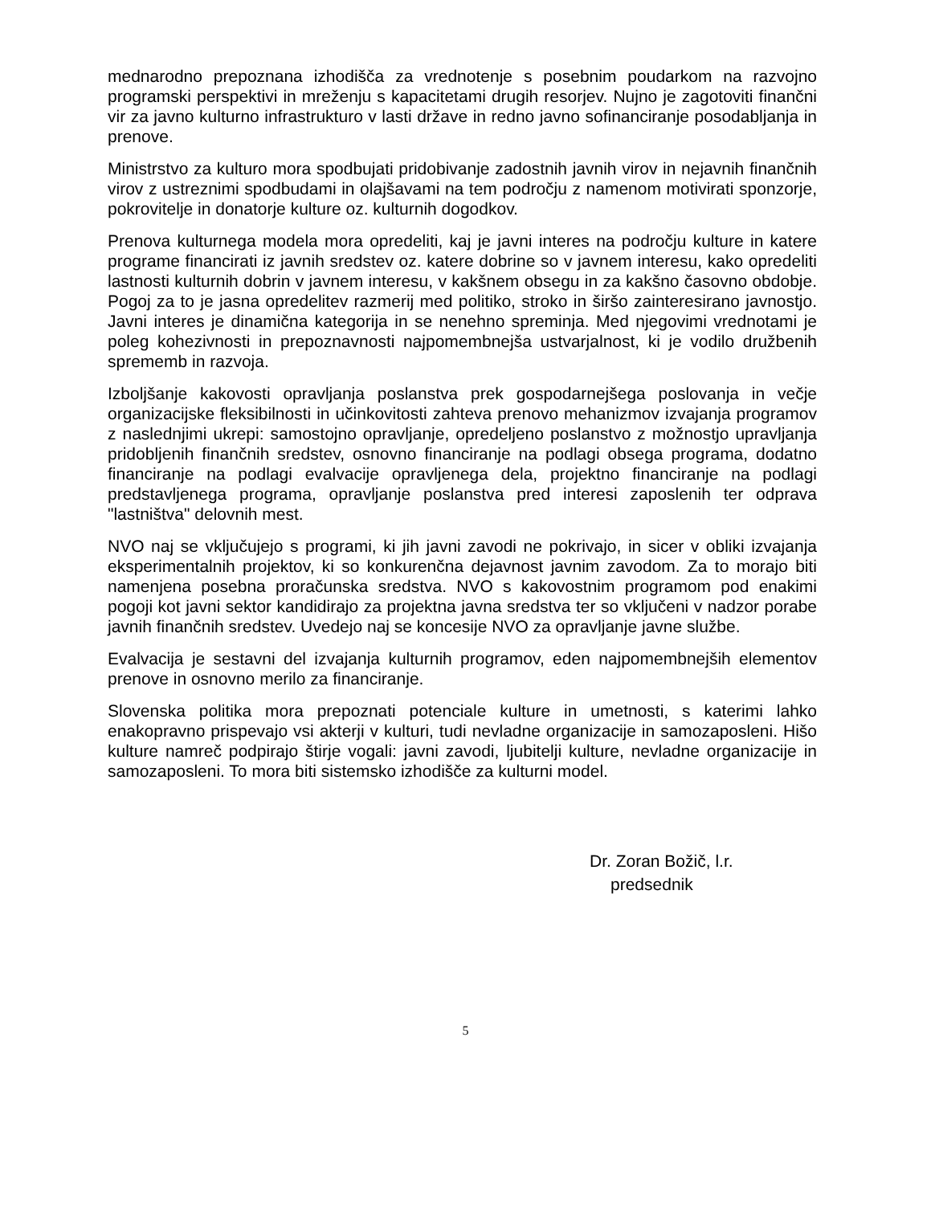mednarodno prepoznana izhodišča za vrednotenje s posebnim poudarkom na razvojno programski perspektivi in mreženju s kapacitetami drugih resorjev. Nujno je zagotoviti finančni vir za javno kulturno infrastrukturo v lasti države in redno javno sofinanciranje posodabljanja in prenove.
Ministrstvo za kulturo mora spodbujati pridobivanje zadostnih javnih virov in nejavnih finančnih virov z ustreznimi spodbudami in olajšavami na tem področju z namenom motivirati sponzorje, pokrovitelje in donatorje kulture oz. kulturnih dogodkov.
Prenova kulturnega modela mora opredeliti, kaj je javni interes na področju kulture in katere programe financirati iz javnih sredstev oz. katere dobrine so v javnem interesu, kako opredeliti lastnosti kulturnih dobrin v javnem interesu, v kakšnem obsegu in za kakšno časovno obdobje. Pogoj za to je jasna opredelitev razmerij med politiko, stroko in širšo zainteresirano javnostjo. Javni interes je dinamična kategorija in se nenehno spreminja. Med njegovimi vrednotami je poleg kohezivnosti in prepoznavnosti najpomembnejša ustvarjalnost, ki je vodilo družbenih sprememb in razvoja.
Izboljšanje kakovosti opravljanja poslanstva prek gospodarnejšega poslovanja in večje organizacijske fleksibilnosti in učinkovitosti zahteva prenovo mehanizmov izvajanja programov z naslednjimi ukrepi: samostojno opravljanje, opredeljeno poslanstvo z možnostjo upravljanja pridobljenih finančnih sredstev, osnovno financiranje na podlagi obsega programa, dodatno financiranje na podlagi evalvacije opravljenega dela, projektno financiranje na podlagi predstavljenega programa, opravljanje poslanstva pred interesi zaposlenih ter odprava "lastništva" delovnih mest.
NVO naj se vključujejo s programi, ki jih javni zavodi ne pokrivajo, in sicer v obliki izvajanja eksperimentalnih projektov, ki so konkurenčna dejavnost javnim zavodom. Za to morajo biti namenjena posebna proračunska sredstva. NVO s kakovostnim programom pod enakimi pogoji kot javni sektor kandidirajo za projektna javna sredstva ter so vključeni v nadzor porabe javnih finančnih sredstev. Uvedejo naj se koncesije NVO za opravljanje javne službe.
Evalvacija je sestavni del izvajanja kulturnih programov, eden najpomembnejših elementov prenove in osnovno merilo za financiranje.
Slovenska politika mora prepoznati potenciale kulture in umetnosti, s katerimi lahko enakopravno prispevajo vsi akterji v kulturi, tudi nevladne organizacije in samozaposleni. Hišo kulture namreč podpirajo štirje vogali: javni zavodi, ljubitelji kulture, nevladne organizacije in samozaposleni. To mora biti sistemsko izhodišče za kulturni model.
Dr. Zoran Božič, l.r.
predsednik
5